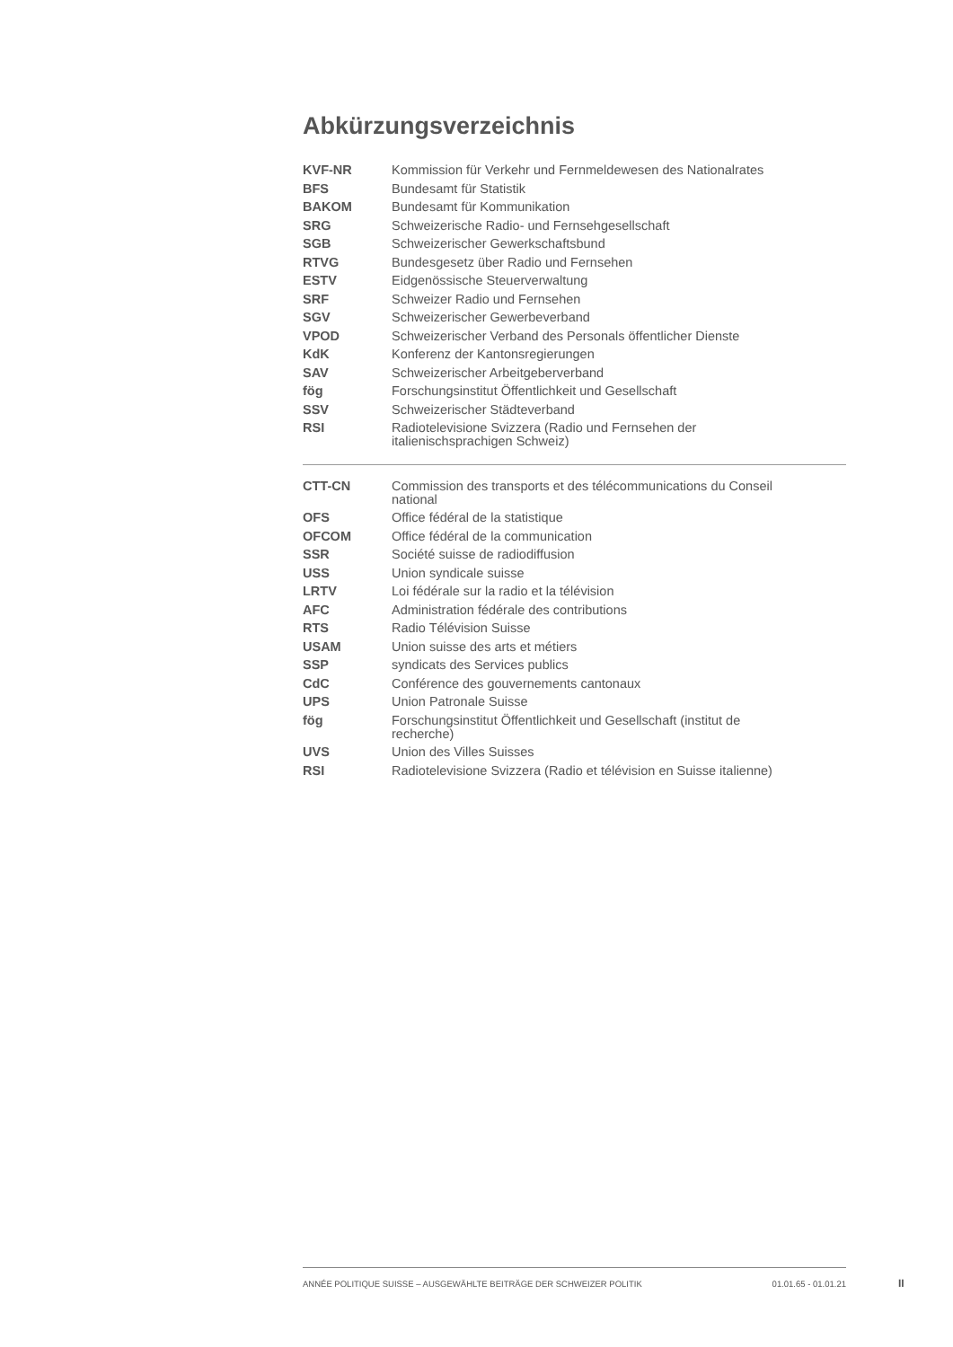Abkürzungsverzeichnis
| KVF-NR | Kommission für Verkehr und Fernmeldewesen des Nationalrates |
| BFS | Bundesamt für Statistik |
| BAKOM | Bundesamt für Kommunikation |
| SRG | Schweizerische Radio- und Fernsehgesellschaft |
| SGB | Schweizerischer Gewerkschaftsbund |
| RTVG | Bundesgesetz über Radio und Fernsehen |
| ESTV | Eidgenössische Steuerverwaltung |
| SRF | Schweizer Radio und Fernsehen |
| SGV | Schweizerischer Gewerbeverband |
| VPOD | Schweizerischer Verband des Personals öffentlicher Dienste |
| KdK | Konferenz der Kantonsregierungen |
| SAV | Schweizerischer Arbeitgeberverband |
| fög | Forschungsinstitut Öffentlichkeit und Gesellschaft |
| SSV | Schweizerischer Städteverband |
| RSI | Radiotelevisione Svizzera (Radio und Fernsehen der italienischsprachigen Schweiz) |
| CTT-CN | Commission des transports et des télécommunications du Conseil national |
| OFS | Office fédéral de la statistique |
| OFCOM | Office fédéral de la communication |
| SSR | Société suisse de radiodiffusion |
| USS | Union syndicale suisse |
| LRTV | Loi fédérale sur la radio et la télévision |
| AFC | Administration fédérale des contributions |
| RTS | Radio Télévision Suisse |
| USAM | Union suisse des arts et métiers |
| SSP | syndicats des Services publics |
| CdC | Conférence des gouvernements cantonaux |
| UPS | Union Patronale Suisse |
| fög | Forschungsinstitut Öffentlichkeit und Gesellschaft (institut de recherche) |
| UVS | Union des Villes Suisses |
| RSI | Radiotelevisione Svizzera (Radio et télévision en Suisse italienne) |
ANNÉE POLITIQUE SUISSE – AUSGEWÄHLTE BEITRÄGE DER SCHWEIZER POLITIK 01.01.65 - 01.01.21
II